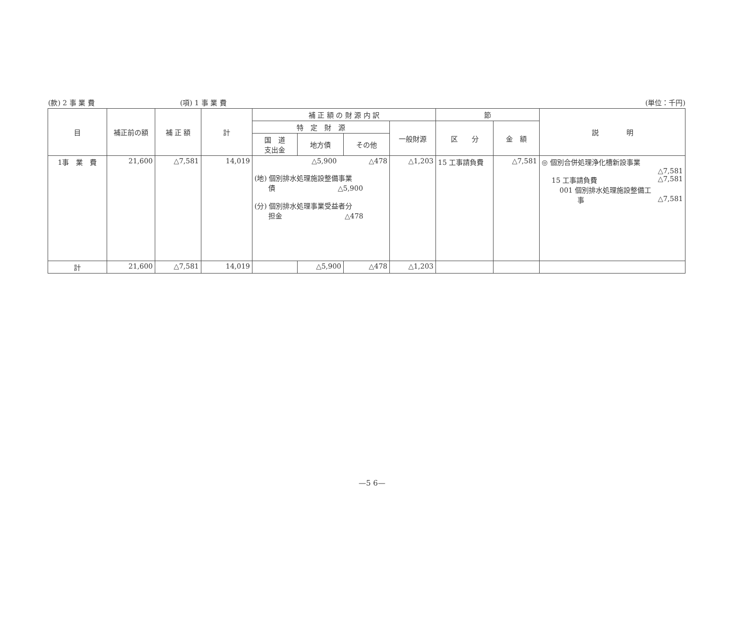(款) 2 事 業 費 (項) 1 事 業 費 (単位：千円)
| 目 | 補正前の額 | 補 正 額 | 計 | 補 正 額 の 財 源 内 訳 | | | | 節 | | 説 明 |
| --- | --- | --- | --- | --- | --- | --- | --- | --- | --- | --- |
| | | | | 特 定 財 源 | | | 一般財源 | 区 分 | 金 額 | |
| | | | | 国 道 支出金 | 地方債 | その他 | | | | |
| 1事 業 費 | 21,600 | △7,581 | 14,019 | △5,900 △478 (地) 個別排水処理施設整備事業 債 △5,900 (分) 個別排水処理事業受益者分 担金 △478 | | | △1,203 | 15 工事請負費 | △7,581 | ◎ 個別合併処理浄化槽新設事業 △7,581 15 工事請負費 △7,581 001 個別排水処理施設整備工 事 △7,581 |
| 計 | 21,600 | △7,581 | 14,019 | | △5,900 | △478 | △1,203 | | | |
—5 6—